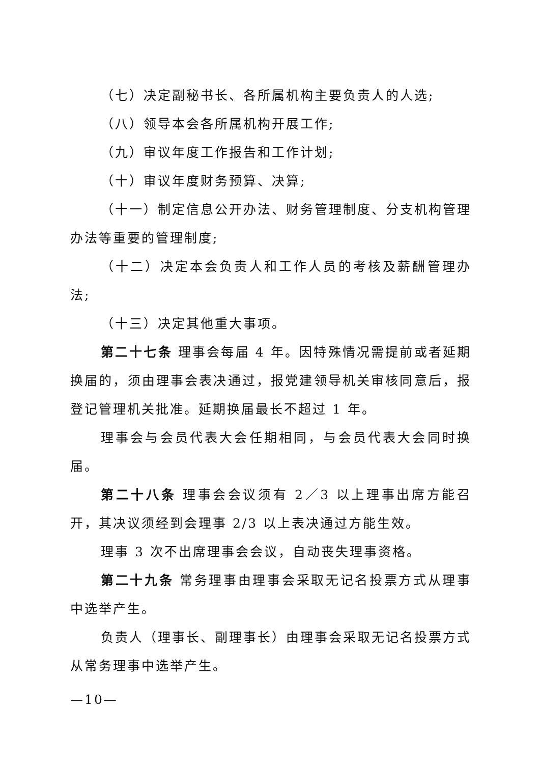（七）决定副秘书长、各所属机构主要负责人的人选;
（八）领导本会各所属机构开展工作;
（九）审议年度工作报告和工作计划;
（十）审议年度财务预算、决算;
（十一）制定信息公开办法、财务管理制度、分支机构管理办法等重要的管理制度;
（十二）决定本会负责人和工作人员的考核及薪酬管理办法;
（十三）决定其他重大事项。
第二十七条 理事会每届 4 年。因特殊情况需提前或者延期换届的，须由理事会表决通过，报党建领导机关审核同意后，报登记管理机关批准。延期换届最长不超过 1 年。
理事会与会员代表大会任期相同，与会员代表大会同时换届。
第二十八条 理事会会议须有 2／3 以上理事出席方能召开，其决议须经到会理事 2/3 以上表决通过方能生效。
理事 3 次不出席理事会会议，自动丧失理事资格。
第二十九条 常务理事由理事会采取无记名投票方式从理事中选举产生。
负责人（理事长、副理事长）由理事会采取无记名投票方式从常务理事中选举产生。
—10—